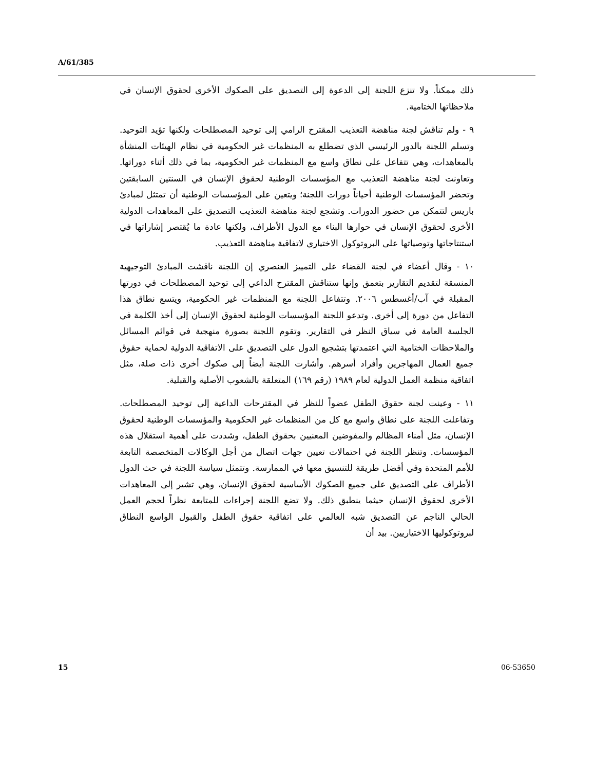A/61/385
ذلك ممكناً. ولا تنزع اللجنة إلى الدعوة إلى التصديق على الصكوك الأخرى لحقوق الإنسان في ملاحظاتها الختامية.
٩ - ولم تناقش لجنة مناهضة التعذيب المقترح الرامي إلى توحيد المصطلحات ولكنها تؤيد التوحيد. وتسلم اللجنة بالدور الرئيسي الذي تضطلع به المنظمات غير الحكومية في نظام الهيئات المنشأة بالمعاهدات، وهي تتفاعل على نطاق واسع مع المنظمات غير الحكومية، بما في ذلك أثناء دوراتها. وتعاونت لجنة مناهضة التعذيب مع المؤسسات الوطنية لحقوق الإنسان في السنتين السابقتين وتحضر المؤسسات الوطنية أحياناً دورات اللجنة؛ ويتعين على المؤسسات الوطنية أن تمتثل لمبادئ باريس لتتمكن من حضور الدورات. وتشجع لجنة مناهضة التعذيب التصديق على المعاهدات الدولية الأخرى لحقوق الإنسان في حوارها البناء مع الدول الأطراف، ولكنها عادة ما يُقتصر إشاراتها في استنتاجاتها وتوصياتها على البروتوكول الاختياري لاتفاقية مناهضة التعذيب.
١٠ - وقال أعضاء في لجنة القضاء على التمييز العنصري إن اللجنة ناقشت المبادئ التوجيهية المنسقة لتقديم التقارير بتعمق وإنها ستناقش المقترح الداعي إلى توحيد المصطلحات في دورتها المقبلة في آب/أغسطس ٢٠٠٦. وتتفاعل اللجنة مع المنظمات غير الحكومية، ويتسع نطاق هذا التفاعل من دورة إلى أخرى. وتدعو اللجنة المؤسسات الوطنية لحقوق الإنسان إلى أخذ الكلمة في الجلسة العامة في سياق النظر في التقارير. وتقوم اللجنة بصورة منهجية في قوائم المسائل والملاحظات الختامية التي اعتمدتها بتشجيع الدول على التصديق على الاتفاقية الدولية لحماية حقوق جميع العمال المهاجرين وأفراد أسرهم. وأشارت اللجنة أيضاً إلى صكوك أخرى ذات صلة، مثل اتفاقية منظمة العمل الدولية لعام ١٩٨٩ (رقم ١٦٩) المتعلقة بالشعوب الأصلية والقبلية.
١١ - وعينت لجنة حقوق الطفل عضواً للنظر في المقترحات الداعية إلى توحيد المصطلحات. وتفاعلت اللجنة على نطاق واسع مع كل من المنظمات غير الحكومية والمؤسسات الوطنية لحقوق الإنسان، مثل أمناء المظالم والمفوضين المعنيين بحقوق الطفل، وشددت على أهمية استقلال هذه المؤسسات. وتنظر اللجنة في احتمالات تعيين جهات اتصال من أجل الوكالات المتخصصة التابعة للأمم المتحدة وفي أفضل طريقة للتنسيق معها في الممارسة. وتتمثل سياسة اللجنة في حث الدول الأطراف على التصديق على جميع الصكوك الأساسية لحقوق الإنسان، وهي تشير إلى المعاهدات الأخرى لحقوق الإنسان حيثما ينطبق ذلك. ولا تضع اللجنة إجراءات للمتابعة نظراً لحجم العمل الحالي الناجم عن التصديق شبه العالمي على اتفاقية حقوق الطفل والقبول الواسع النطاق لبروتوكوليها الاختياريين. بيد أن
15 06-53650